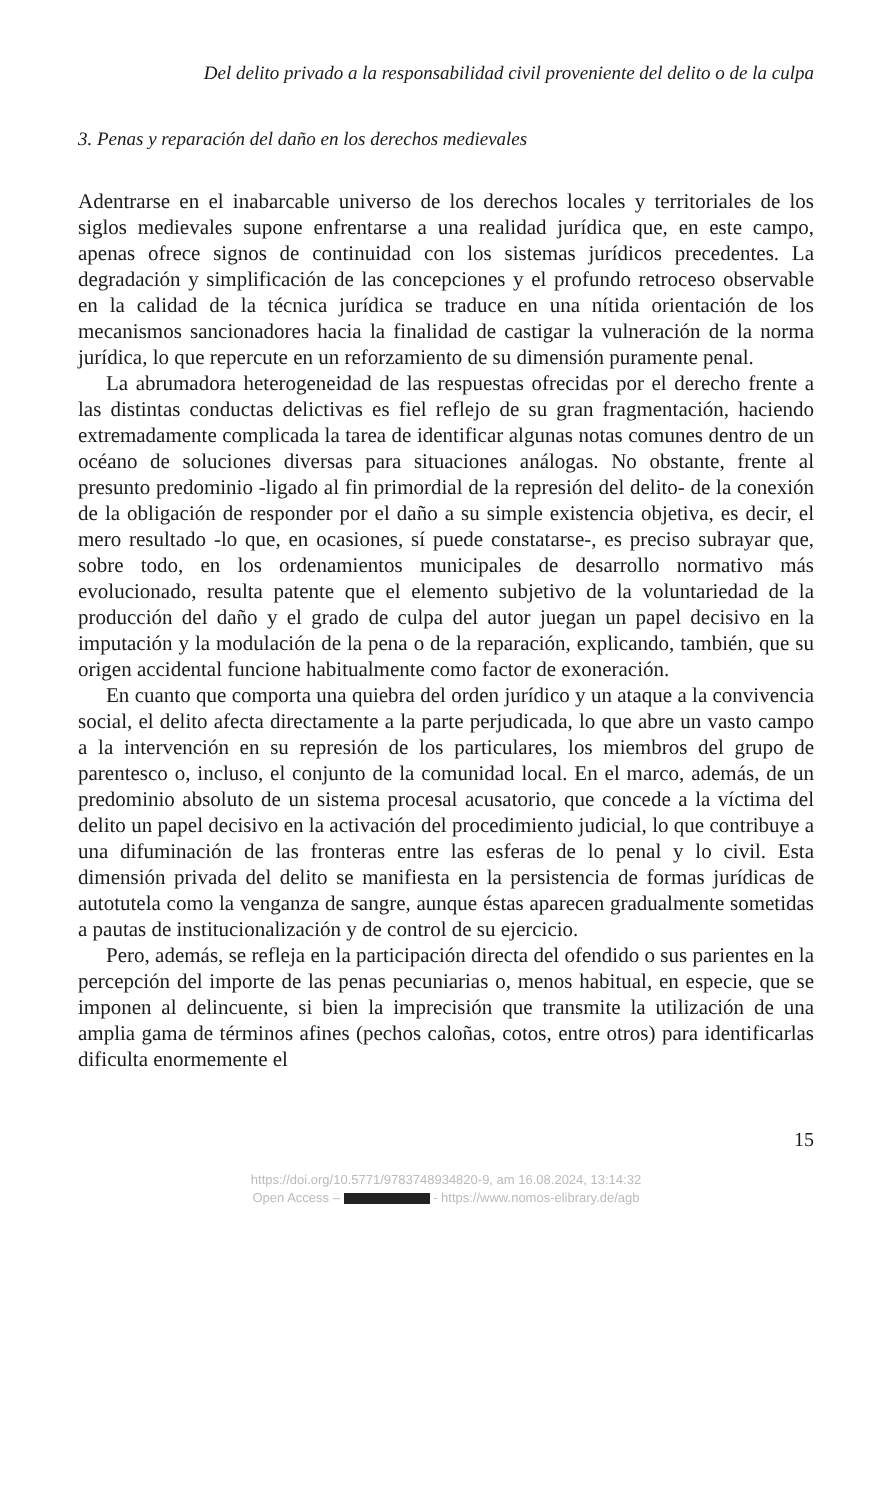Del delito privado a la responsabilidad civil proveniente del delito o de la culpa
3. Penas y reparación del daño en los derechos medievales
Adentrarse en el inabarcable universo de los derechos locales y territoriales de los siglos medievales supone enfrentarse a una realidad jurídica que, en este campo, apenas ofrece signos de continuidad con los sistemas jurídicos precedentes. La degradación y simplificación de las concepciones y el profundo retroceso observable en la calidad de la técnica jurídica se traduce en una nítida orientación de los mecanismos sancionadores hacia la finalidad de castigar la vulneración de la norma jurídica, lo que repercute en un reforzamiento de su dimensión puramente penal.
La abrumadora heterogeneidad de las respuestas ofrecidas por el derecho frente a las distintas conductas delictivas es fiel reflejo de su gran fragmentación, haciendo extremadamente complicada la tarea de identificar algunas notas comunes dentro de un océano de soluciones diversas para situaciones análogas. No obstante, frente al presunto predominio -ligado al fin primordial de la represión del delito- de la conexión de la obligación de responder por el daño a su simple existencia objetiva, es decir, el mero resultado -lo que, en ocasiones, sí puede constatarse-, es preciso subrayar que, sobre todo, en los ordenamientos municipales de desarrollo normativo más evolucionado, resulta patente que el elemento subjetivo de la voluntariedad de la producción del daño y el grado de culpa del autor juegan un papel decisivo en la imputación y la modulación de la pena o de la reparación, explicando, también, que su origen accidental funcione habitualmente como factor de exoneración.
En cuanto que comporta una quiebra del orden jurídico y un ataque a la convivencia social, el delito afecta directamente a la parte perjudicada, lo que abre un vasto campo a la intervención en su represión de los particulares, los miembros del grupo de parentesco o, incluso, el conjunto de la comunidad local. En el marco, además, de un predominio absoluto de un sistema procesal acusatorio, que concede a la víctima del delito un papel decisivo en la activación del procedimiento judicial, lo que contribuye a una difuminación de las fronteras entre las esferas de lo penal y lo civil. Esta dimensión privada del delito se manifiesta en la persistencia de formas jurídicas de autotutela como la venganza de sangre, aunque éstas aparecen gradualmente sometidas a pautas de institucionalización y de control de su ejercicio.
Pero, además, se refleja en la participación directa del ofendido o sus parientes en la percepción del importe de las penas pecuniarias o, menos habitual, en especie, que se imponen al delincuente, si bien la imprecisión que transmite la utilización de una amplia gama de términos afines (pechos caloñas, cotos, entre otros) para identificarlas dificulta enormemente el
15
https://doi.org/10.5771/9783748934820-9, am 16.08.2024, 13:14:32
Open Access – - https://www.nomos-elibrary.de/agb